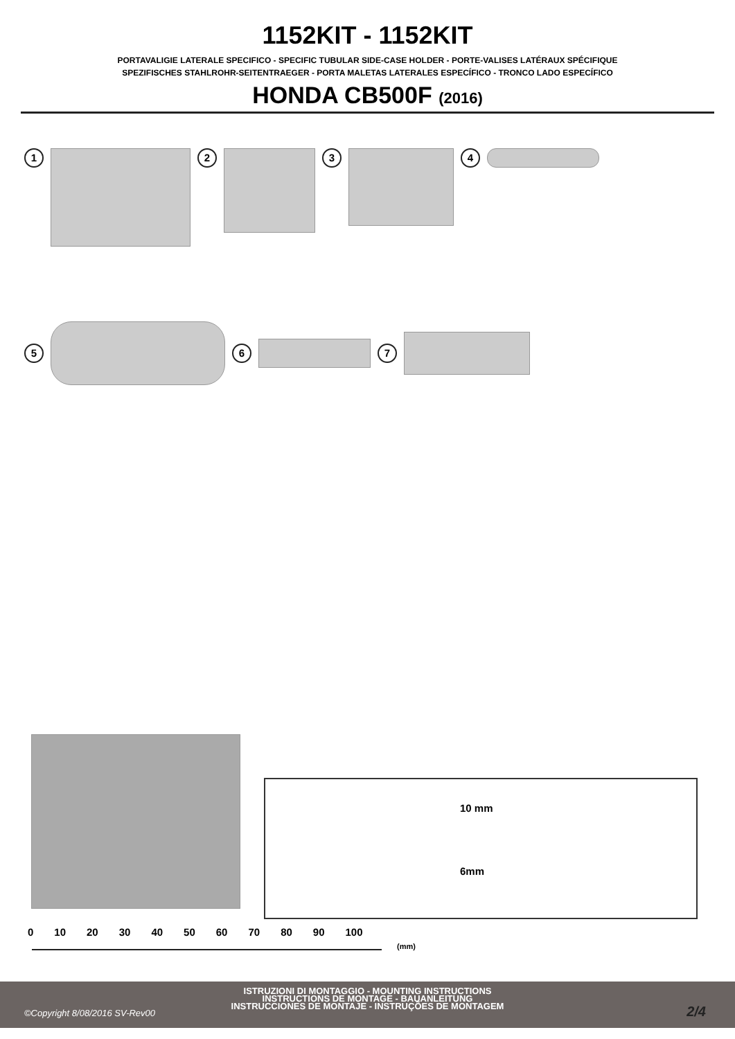1152KIT - 1152KIT
PORTAVALIGIE LATERALE SPECIFICO - SPECIFIC TUBULAR SIDE-CASE HOLDER - PORTE-VALISES LATÉRAUX SPÉCIFIQUE
SPEZIFISCHES STAHLROHR-SEITENTRAEGER - PORTA MALETAS LATERALES ESPECÍFICO - TRONCO LADO ESPECÍFICO
HONDA CB500F (2016)
1 2 3 4
5 6 7
10 mm
6mm
0 10 20 30 40 50 60 70 80 90 100
(mm)
ISTRUZIONI DI MONTAGGIO - MOUNTING INSTRUCTIONS
INSTRUCTIONS DE MONTAGE - BAUANLEITUNG
INSTRUCCIONES DE MONTAJE - INSTRUÇÕES DE MONTAGEM
©Copyright 8/08/2016 SV-Rev00 2/4